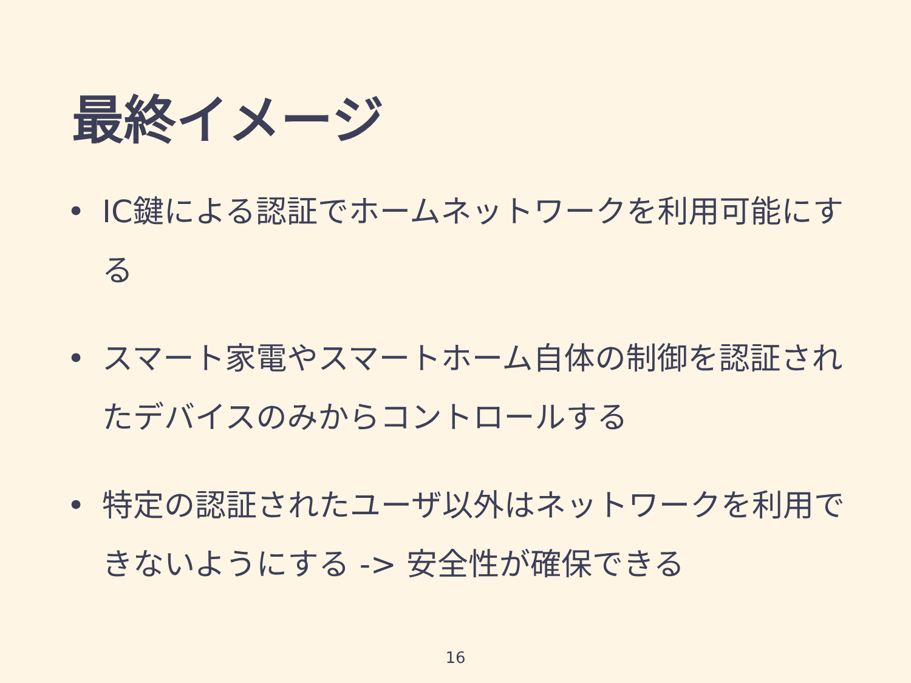最終イメージ
• IC鍵による認証でホームネットワークを利用可能にする
• スマート家電やスマートホーム自体の制御を認証されたデバイスのみからコントロールする
• 特定の認証されたユーザ以外はネットワークを利用できないようにする -> 安全性が確保できる
16